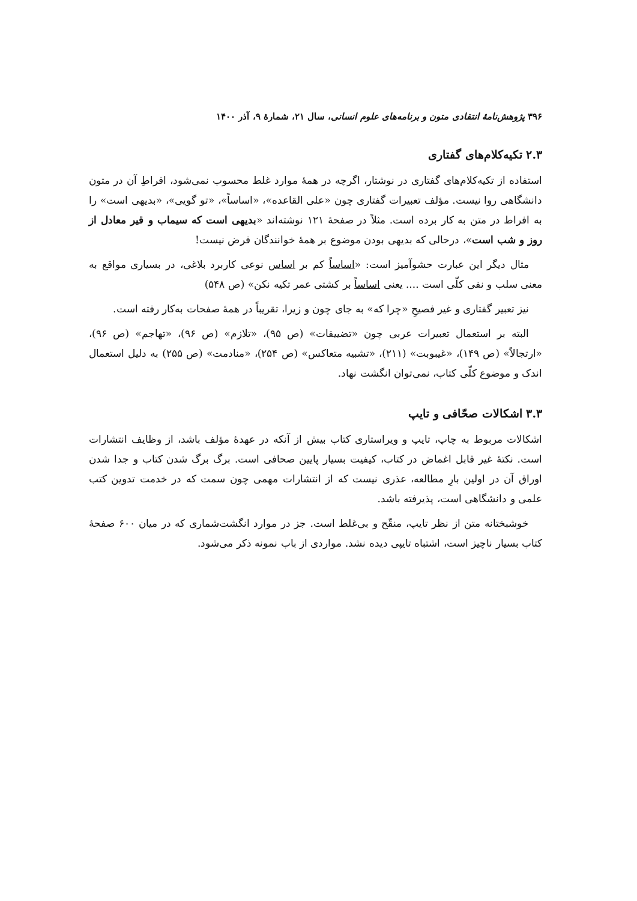۳۹۶ پژوهش‌نامهٔ انتقادی متون و برنامه‌های علوم انسانی، سال ۲۱، شمارهٔ ۹، آذر ۱۴۰۰
۲.۳ تکیه‌کلام‌های گفتاری
استفاده از تکیه‌کلام‌های گفتاری در نوشتار، اگرچه در همهٔ موارد غلط محسوب نمی‌شود، افراطِ آن در متون دانشگاهی روا نیست. مؤلف تعبیرات گفتاری چون «علی القاعده»، «اساساً»، «تو گویی»، «بدیهی است» را به افراط در متن به کار برده است. مثلاً در صفحهٔ ۱۲۱ نوشته‌اند «بدیهی است که سیماب و قیر معادل از روز و شب است»، درحالی که بدیهی بودن موضوع بر همهٔ خوانندگان فرض نیست!
مثال دیگر این عبارت حشوآمیز است: «اساساً کم بر اساس نوعی کاربرد بلاغی، در بسیاری مواقع به معنی سلب و نفی کلّی است .... یعنی اساساً بر کشتی عمر تکیه نکن» (ص ۵۴۸)
نیز تعبیر گفتاری و غیر فصیحِ «چرا که» به جای چون و زیرا، تقریباً در همهٔ صفحات به‌کار رفته است.
البته بر استعمال تعبیرات عربی چون «تضییقات» (ص ۹۵)، «تلازم» (ص ۹۶)، «تهاجم» (ص ۹۶)، «ارتجالاً» (ص ۱۴۹)، «غیبوبت» (۲۱۱)، «تشبیه متعاکس» (ص ۲۵۴)، «منادمت» (ص ۲۵۵) به دلیل استعمال اندک و موضوع کلّی کتاب، نمی‌توان انگشت نهاد.
۳.۳ اشکالات صحّافی و تایپ
اشکالات مربوط به چاپ، تایپ و ویراستاری کتاب بیش از آنکه در عهدهٔ مؤلف باشد، از وظایف انتشارات است. نکتهٔ غیر قابل اغماض در کتاب، کیفیت بسیار پایین صحافی است. برگ برگ شدن کتاب و جدا شدن اوراق آن در اولین بارِ مطالعه، عذری نیست که از انتشارات مهمی چون سمت که در خدمت تدوین کتب علمی و دانشگاهی است، پذیرفته باشد.
خوشبختانه متن از نظر تایپ، منقّح و بی‌غلط است. جز در موارد انگشت‌شماری که در میان ۶۰۰ صفحهٔ کتاب بسیار ناچیز است، اشتباه تایپی دیده نشد. مواردی از باب نمونه ذکر می‌شود.